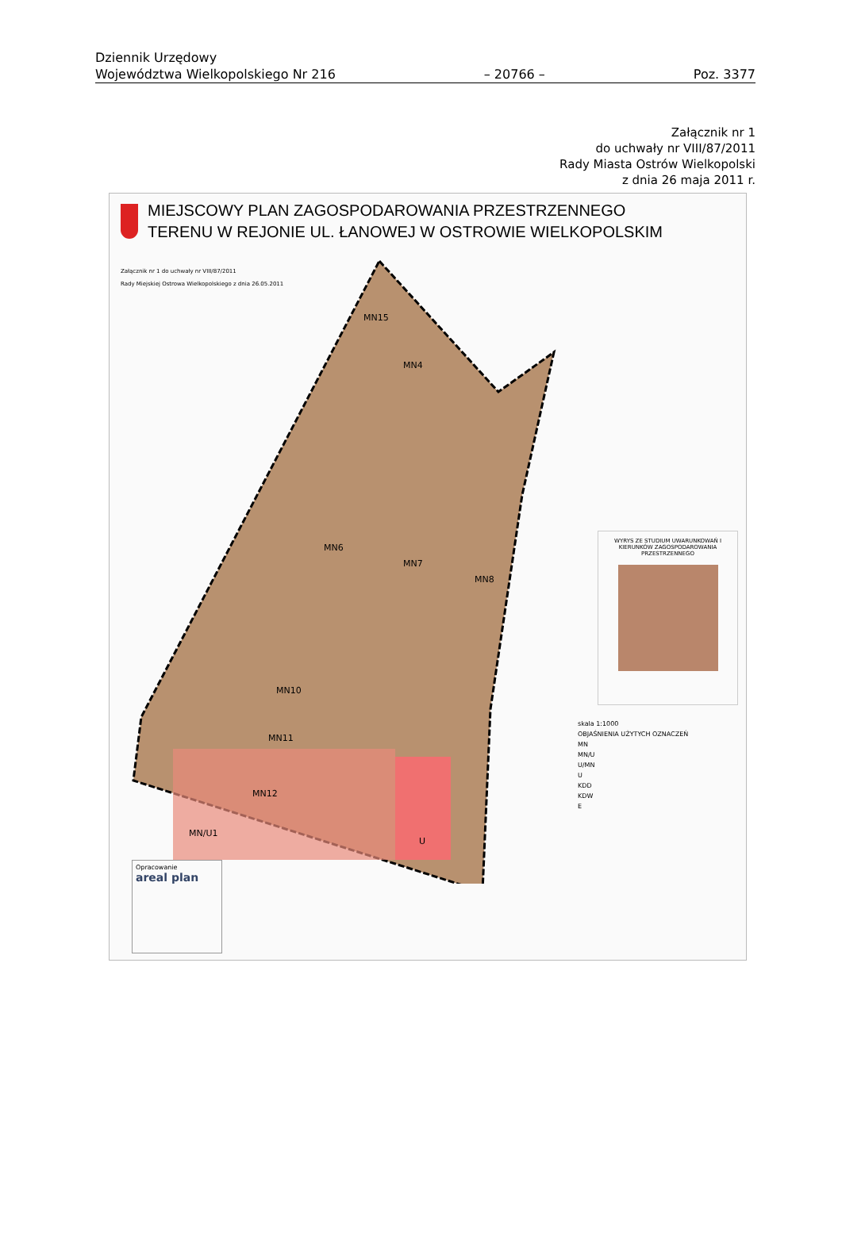Dziennik Urzędowy
Województwa Wielkopolskiego Nr 216
– 20766 –
Poz. 3377
Załącznik nr 1
do uchwały nr VIII/87/2011
Rady Miasta Ostrów Wielkopolski
z dnia 26 maja 2011 r.
MIEJSCOWY PLAN ZAGOSPODAROWANIA PRZESTRZENNEGO
TERENU W REJONIE UL. ŁANOWEJ W OSTROWIE WIELKOPOLSKIM
Załącznik nr 1 do uchwały nr VIII/87/2011
Rady Miejskiej Ostrowa Wielkopolskiego z dnia 26.05.2011
MN15
MN4
MN6
MN7
MN8
MN10
MN11
MN12
MN/U1
U
WYRYS ZE STUDIUM UWARUNKOWAŃ I KIERUNKÓW ZAGOSPODAROWANIA PRZESTRZENNEGO
skala 1:1000
OBJAŚNIENIA UŻYTYCH OZNACZEŃ
MN
MN/U
U/MN
U
KDD
KDW
E
Opracowanie
areal plan